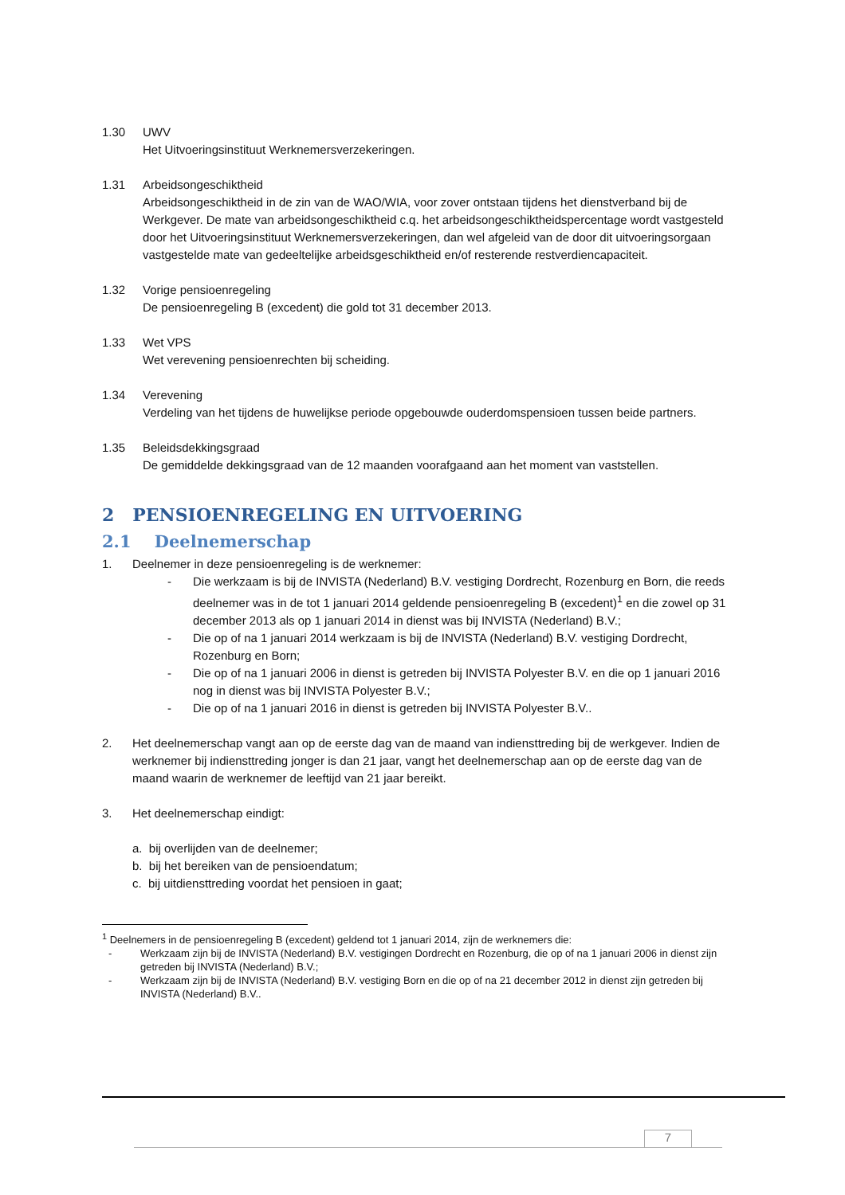1.30 UWV
Het Uitvoeringsinstituut Werknemersverzekeringen.
1.31 Arbeidsongeschiktheid
Arbeidsongeschiktheid in de zin van de WAO/WIA, voor zover ontstaan tijdens het dienstverband bij de Werkgever. De mate van arbeidsongeschiktheid c.q. het arbeidsongeschiktheidspercentage wordt vastgesteld door het Uitvoeringsinstituut Werknemersverzekeringen, dan wel afgeleid van de door dit uitvoeringsorgaan vastgestelde mate van gedeeltelijke arbeidsgeschiktheid en/of resterende restverdiencapaciteit.
1.32 Vorige pensioenregeling
De pensioenregeling B (excedent) die gold tot 31 december 2013.
1.33 Wet VPS
Wet verevening pensioenrechten bij scheiding.
1.34 Verevening
Verdeling van het tijdens de huwelijkse periode opgebouwde ouderdomspensioen tussen beide partners.
1.35 Beleidsdekkingsgraad
De gemiddelde dekkingsgraad van de 12 maanden voorafgaand aan het moment van vaststellen.
2 PENSIOENREGELING EN UITVOERING
2.1 Deelnemerschap
1. Deelnemer in deze pensioenregeling is de werknemer:
- Die werkzaam is bij de INVISTA (Nederland) B.V. vestiging Dordrecht, Rozenburg en Born, die reeds deelnemer was in de tot 1 januari 2014 geldende pensioenregeling B (excedent)<sup>1</sup> en die zowel op 31 december 2013 als op 1 januari 2014 in dienst was bij INVISTA (Nederland) B.V.;
- Die op of na 1 januari 2014 werkzaam is bij de INVISTA (Nederland) B.V. vestiging Dordrecht, Rozenburg en Born;
- Die op of na 1 januari 2006 in dienst is getreden bij INVISTA Polyester B.V. en die op 1 januari 2016 nog in dienst was bij INVISTA Polyester B.V.;
- Die op of na 1 januari 2016 in dienst is getreden bij INVISTA Polyester B.V..
2. Het deelnemerschap vangt aan op de eerste dag van de maand van indiensttreding bij de werkgever. Indien de werknemer bij indiensttreding jonger is dan 21 jaar, vangt het deelnemerschap aan op de eerste dag van de maand waarin de werknemer de leeftijd van 21 jaar bereikt.
3. Het deelnemerschap eindigt:
a. bij overlijden van de deelnemer;
b. bij het bereiken van de pensioendatum;
c. bij uitdiensttreding voordat het pensioen in gaat;
<sup>1</sup> Deelnemers in de pensioenregeling B (excedent) geldend tot 1 januari 2014, zijn de werknemers die:
- Werkzaam zijn bij de INVISTA (Nederland) B.V. vestigingen Dordrecht en Rozenburg, die op of na 1 januari 2006 in dienst zijn getreden bij INVISTA (Nederland) B.V.;
- Werkzaam zijn bij de INVISTA (Nederland) B.V. vestiging Born en die op of na 21 december 2012 in dienst zijn getreden bij INVISTA (Nederland) B.V..
7